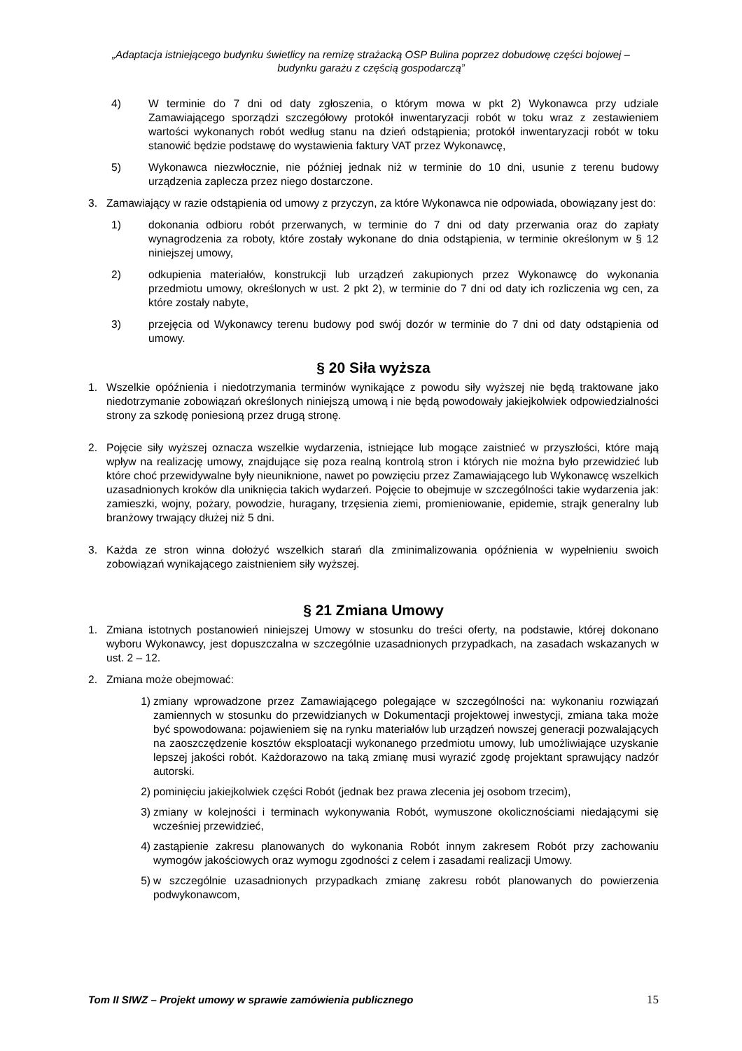„Adaptacja istniejącego budynku świetlicy na remizę strażacką OSP Bulina poprzez dobudowę części bojowej –
budynku garażu z częścią gospodarczą”
4) W terminie do 7 dni od daty zgłoszenia, o którym mowa w pkt 2) Wykonawca przy udziale Zamawiającego sporządzi szczegółowy protokół inwentaryzacji robót w toku wraz z zestawieniem wartości wykonanych robót według stanu na dzień odstąpienia; protokół inwentaryzacji robót w toku stanowić będzie podstawę do wystawienia faktury VAT przez Wykonawcę,
5) Wykonawca niezwłocznie, nie później jednak niż w terminie do 10 dni, usunie z terenu budowy urządzenia zaplecza przez niego dostarczone.
3. Zamawiający w razie odstąpienia od umowy z przyczyn, za które Wykonawca nie odpowiada, obowiązany jest do:
1) dokonania odbioru robót przerwanych, w terminie do 7 dni od daty przerwania oraz do zapłaty wynagrodzenia za roboty, które zostały wykonane do dnia odstąpienia, w terminie określonym w § 12 niniejszej umowy,
2) odkupienia materiałów, konstrukcji lub urządzeń zakupionych przez Wykonawcę do wykonania przedmiotu umowy, określonych w ust. 2 pkt 2), w terminie do 7 dni od daty ich rozliczenia wg cen, za które zostały nabyte,
3) przejęcia od Wykonawcy terenu budowy pod swój dozór w terminie do 7 dni od daty odstąpienia od umowy.
§ 20 Siła wyższa
1. Wszelkie opóźnienia i niedotrzymania terminów wynikające z powodu siły wyższej nie będą traktowane jako niedotrzymanie zobowiązań określonych niniejszą umową i nie będą powodowały jakiejkolwiek odpowiedzialności strony za szkodę poniesioną przez drugą stronę.
2. Pojęcie siły wyższej oznacza wszelkie wydarzenia, istniejące lub mogące zaistnieć w przyszłości, które mają wpływ na realizację umowy, znajdujące się poza realną kontrolą stron i których nie można było przewidzieć lub które choć przewidywalne były nieuniknione, nawet po powzięciu przez Zamawiającego lub Wykonawcę wszelkich uzasadnionych kroków dla uniknięcia takich wydarzeń. Pojęcie to obejmuje w szczególności takie wydarzenia jak: zamieszki, wojny, pożary, powodzie, huragany, trzęsienia ziemi, promieniowanie, epidemie, strajk generalny lub branżowy trwający dłużej niż 5 dni.
3. Każda ze stron winna dołożyć wszelkich starań dla zminimalizowania opóźnienia w wypełnieniu swoich zobowiązań wynikającego zaistnieniem siły wyższej.
§ 21 Zmiana Umowy
1. Zmiana istotnych postanowień niniejszej Umowy w stosunku do treści oferty, na podstawie, której dokonano wyboru Wykonawcy, jest dopuszczalna w szczególnie uzasadnionych przypadkach, na zasadach wskazanych w ust. 2 – 12.
2. Zmiana może obejmować:
1) zmiany wprowadzone przez Zamawiającego polegające w szczególności na: wykonaniu rozwiązań zamiennych w stosunku do przewidzianych w Dokumentacji projektowej inwestycji, zmiana taka może być spowodowana: pojawieniem się na rynku materiałów lub urządzeń nowszej generacji pozwalających na zaoszczędzenie kosztów eksploatacji wykonanego przedmiotu umowy, lub umożliwiające uzyskanie lepszej jakości robót. Każdorazowo na taką zmianę musi wyrazić zgodę projektant sprawujący nadzór autorski.
2) pominięciu jakiejkolwiek części Robót (jednak bez prawa zlecenia jej osobom trzecim),
3) zmiany w kolejności i terminach wykonywania Robót, wymuszone okolicznościami niedającymi się wcześniej przewidzieć,
4) zastąpienie zakresu planowanych do wykonania Robót innym zakresem Robót przy zachowaniu wymogów jakościowych oraz wymogu zgodności z celem i zasadami realizacji Umowy.
5) w szczególnie uzasadnionych przypadkach zmianę zakresu robót planowanych do powierzenia podwykonawcom,
Tom II SIWZ – Projekt umowy w sprawie zamówienia publicznego 15